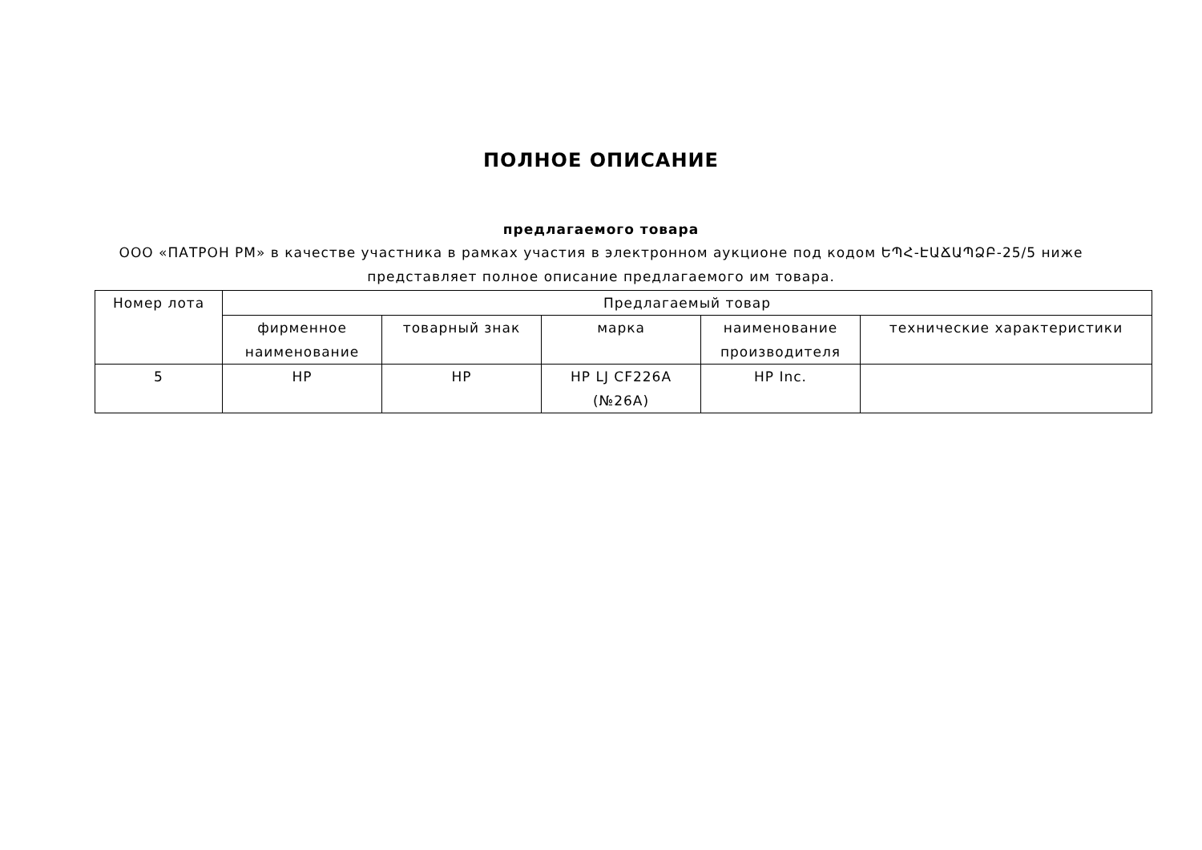ПОЛНОЕ ОПИСАНИЕ
предлагаемого товара
ООО «ПАТРОН РМ» в качестве участника в рамках участия в электронном аукционе под кодом ԵՊՀ-ԷԱՃԱՊՁԲ-25/5 ниже представляет полное описание предлагаемого им товара.
| Номер лота | Предлагаемый товар | | | | |
| --- | --- | --- | --- | --- | --- |
| | фирменное наименование | товарный знак | марка | наименование производителя | технические характеристики |
| 5 | HP | HP | HP LJ CF226A (№26A) | HP Inc. | |